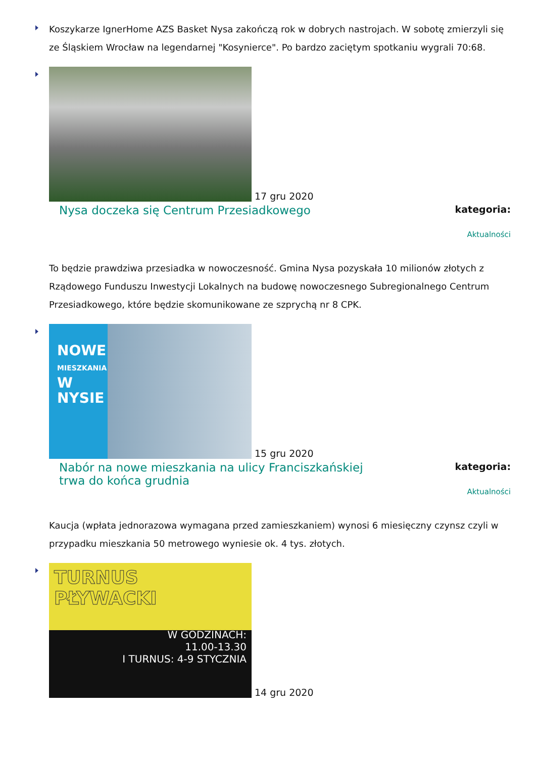Koszykarze IgnerHome AZS Basket Nysa zakończą rok w dobrych nastrojach. W sobotę zmierzyli się ze Śląskiem Wrocław na legendarnej "Kosynierce". Po bardzo zaciętym spotkaniu wygrali 70:68.
17 gru 2020
Nysa doczeka się Centrum Przesiadkowego
kategoria:
Aktualności
To będzie prawdziwa przesiadka w nowoczesność. Gmina Nysa pozyskała 10 milionów złotych z Rządowego Funduszu Inwestycji Lokalnych na budowę nowoczesnego Subregionalnego Centrum Przesiadkowego, które będzie skomunikowane ze szprychą nr 8 CPK.
NOWE
MIESZKANIA
W NYSIE
15 gru 2020
Nabór na nowe mieszkania na ulicy Franciszkańskiej trwa do końca grudnia
kategoria:
Aktualności
Kaucja (wpłata jednorazowa wymagana przed zamieszkaniem) wynosi 6 miesięczny czynsz czyli w przypadku mieszkania 50 metrowego wyniesie ok. 4 tys. złotych.
TURNUS
PŁYWACKI
W GODZINACH:
11.00-13.30
I TURNUS: 4-9 STYCZNIA
14 gru 2020